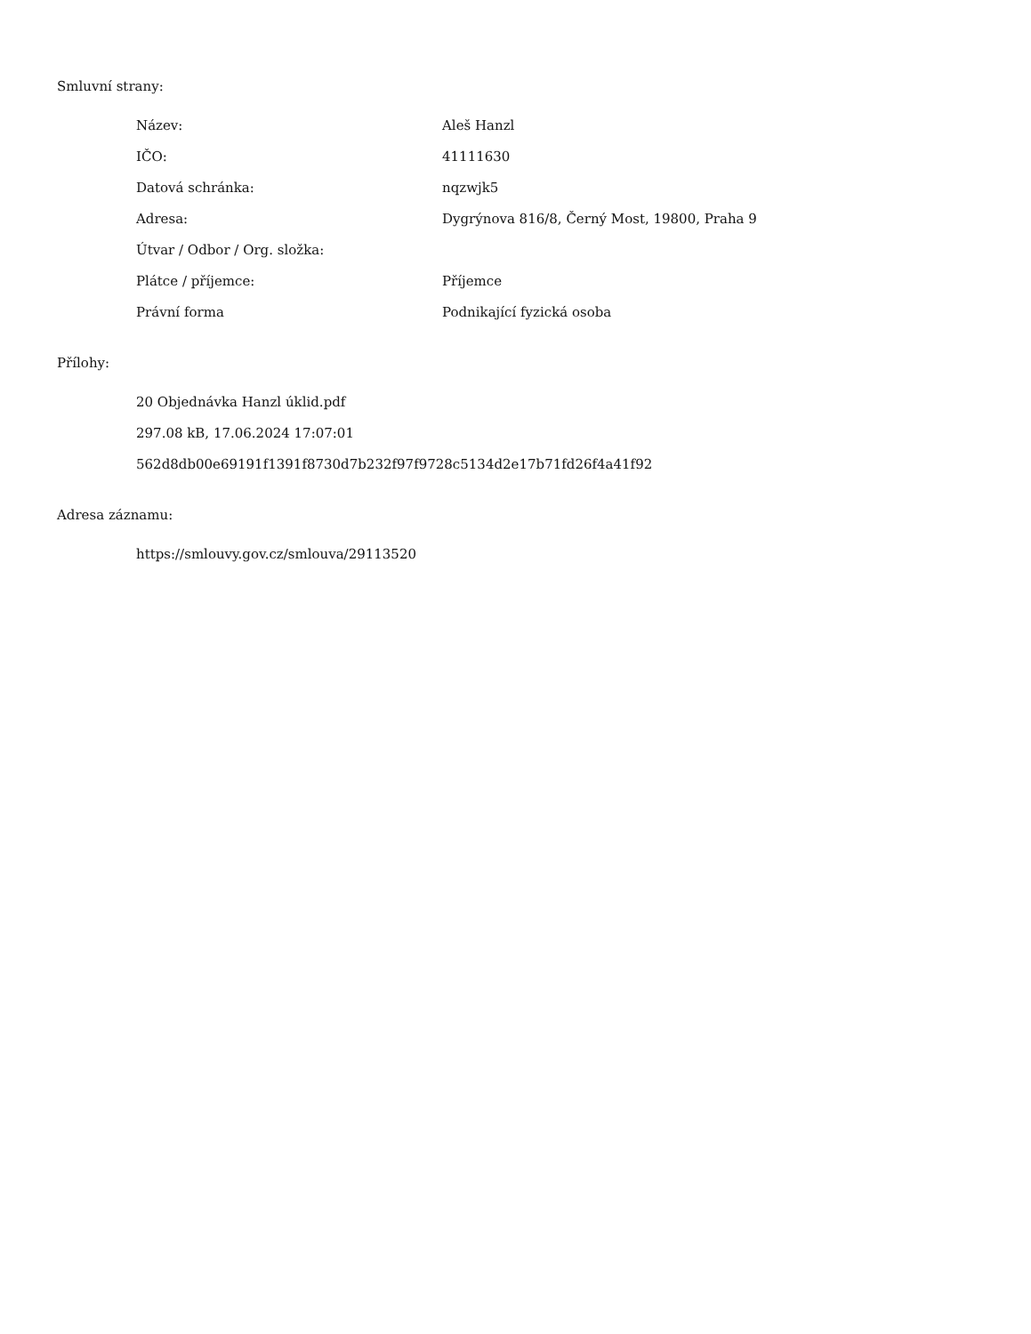Smluvní strany:
| Název: | Aleš Hanzl |
| IČO: | 41111630 |
| Datová schránka: | nqzwjk5 |
| Adresa: | Dygrýnova 816/8, Černý Most, 19800, Praha 9 |
| Útvar / Odbor / Org. složka: | |
| Plátce / příjemce: | Příjemce |
| Právní forma | Podnikající fyzická osoba |
Přílohy:
20 Objednávka Hanzl úklid.pdf
297.08 kB, 17.06.2024 17:07:01
562d8db00e69191f1391f8730d7b232f97f9728c5134d2e17b71fd26f4a41f92
Adresa záznamu:
https://smlouvy.gov.cz/smlouva/29113520